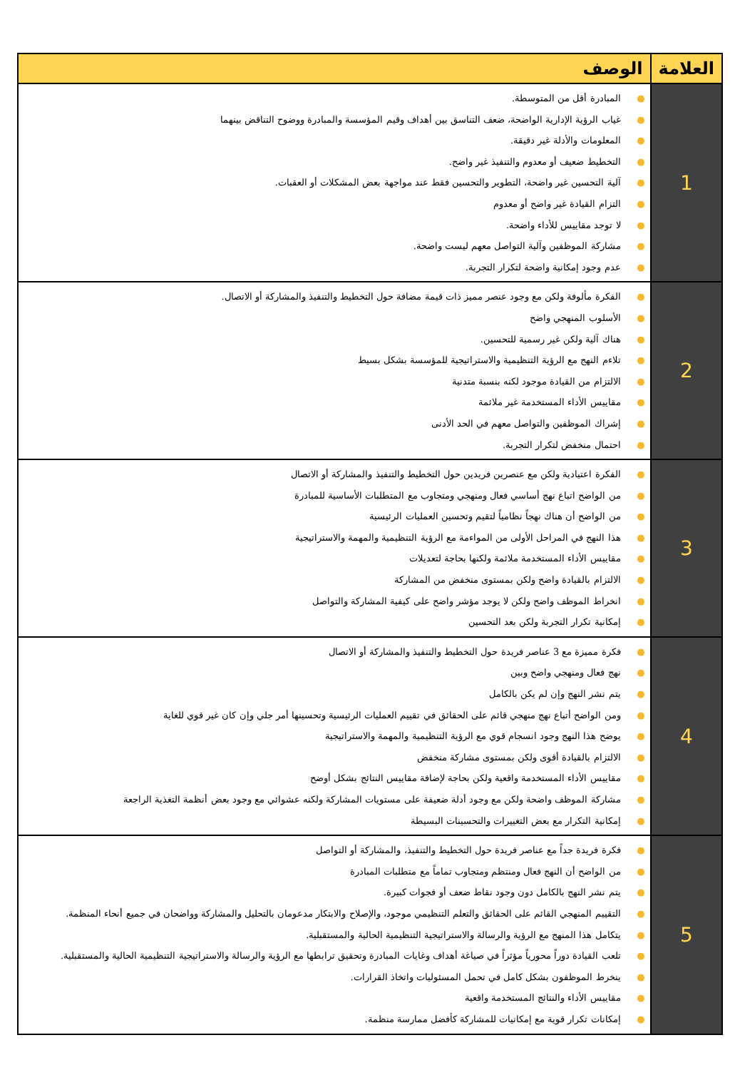| العلامة | الوصف |
| --- | --- |
| 1 | ● المبادرة أقل من المتوسطة. ● غياب الرؤية الإدارية الواضحة، ضعف التناسق بين أهداف وقيم المؤسسة والمبادرة ووضوح التناقض بينهما ● المعلومات والأدلة غير دقيقة. ● التخطيط ضعيف أو معدوم والتنفيذ غير واضح. ● آلية التحسين غير واضحة، التطوير والتحسين فقط عند مواجهة بعض المشكلات أو العقبات. ● التزام القيادة غير واضح أو معدوم ● لا توجد مقاييس للأداء واضحة. ● مشاركة الموظفين وآلية التواصل معهم ليست واضحة. ● عدم وجود إمكانية واضحة لتكرار التجربة. |
| 2 | ● الفكرة مألوفة ولكن مع وجود عنصر مميز ذات قيمة مضافة حول التخطيط والتنفيذ والمشاركة أو الاتصال. ● الأسلوب المنهجي واضح ● هناك آلية ولكن غير رسمية للتحسين. ● تلاءم النهج مع الرؤية التنظيمية والاستراتيجية للمؤسسة بشكل بسيط ● الالتزام من القيادة موجود لكنه بنسبة متدنية ● مقاييس الأداء المستخدمة غير ملائمة ● إشراك الموظفين والتواصل معهم في الحد الأدنى ● احتمال منخفض لتكرار التجربة. |
| 3 | ● الفكرة اعتيادية ولكن مع عنصرين فريدين حول التخطيط والتنفيذ والمشاركة أو الاتصال ● من الواضح اتباع نهج أساسي فعال ومنهجي ومتجاوب مع المتطلبات الأساسية للمبادرة ● من الواضح أن هناك نهجاً نظامياً لتقيم وتحسين العمليات الرئيسية ● هذا النهج في المراحل الأولى من المواءمة مع الرؤية التنظيمية والمهمة والاستراتيجية ● مقاييس الأداء المستخدمة ملائمة ولكنها بحاجة لتعديلات ● الالتزام بالقيادة واضح ولكن بمستوى منخفض من المشاركة ● انخراط الموظف واضح ولكن لا يوجد مؤشر واضح على كيفية المشاركة والتواصل ● إمكانية تكرار التجربة ولكن بعد التحسين |
| 4 | ● فكرة مميزة مع 3 عناصر فريدة حول التخطيط والتنفيذ والمشاركة أو الاتصال ● نهج فعال ومنهجي واضح وبين ● يتم نشر النهج وإن لم يكن بالكامل ● ومن الواضح أتباع نهج منهجي قائم على الحقائق في تقييم العمليات الرئيسية وتحسينها أمر جلي وإن كان غير قوي للغاية ● يوضح هذا النهج وجود انسجام قوي مع الرؤية التنظيمية والمهمة والاستراتيجية ● الالتزام بالقيادة أقوى ولكن بمستوى مشاركة منخفض ● مقاييس الأداء المستخدمة واقعية ولكن بحاجة لإضافة مقاييس النتائج بشكل أوضح ● مشاركة الموظف واضحة ولكن مع وجود أدلة ضعيفة على مستويات المشاركة ولكنه عشوائي مع وجود بعض أنظمة التغذية الراجعة ● إمكانية التكرار مع بعض التغييرات والتحسينات البسيطة |
| 5 | ● فكرة فريدة جداً مع عناصر فريدة حول التخطيط والتنفيذ، والمشاركة أو التواصل ● من الواضح أن النهج فعال ومنتظم ومتجاوب تماماً مع متطلبات المبادرة ● يتم نشر النهج بالكامل دون وجود نقاط ضعف أو فجوات كبيرة. ● التقييم المنهجي القائم على الحقائق والتعلم التنظيمي موجود، والإصلاح والابتكار مدعومان بالتحليل والمشاركة وواضحان في جميع أنحاء المنظمة. ● يتكامل هذا المنهج مع الرؤية والرسالة والاستراتيجية التنظيمية الحالية والمستقبلية. ● تلعب القيادة دوراً محورياً مؤثراً في صياغة أهداف وغايات المبادرة وتحقيق ترابطها مع الرؤية والرسالة والاستراتيجية التنظيمية الحالية والمستقبلية. ● ينخرط الموظفون بشكل كامل في تحمل المسئوليات واتخاذ القرارات. ● مقاييس الأداء والنتائج المستخدمة واقعية ● إمكانات تكرار قوية مع إمكانيات للمشاركة كأفضل ممارسة منظمة. |